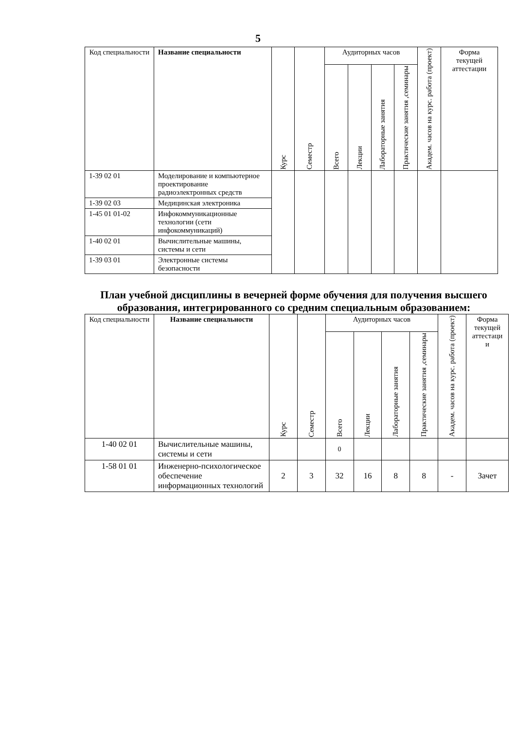5
| Код специальности | Название специальности | Курс | Семестр | Аудиторных часов | | | | Академ. часов на курс. работа (проект) | Форма текущей аттестации |
| --- | --- | --- | --- | --- | --- | --- | --- | --- | --- |
| | | | | Всего | Лекции | Лабораторные занятия | Практические занятия ,семинары | | |
| 1-39 02 01 | Моделирование и компьютерное проектирование радиоэлектронных средств | | | | | | | | |
| 1-39 02 03 | Медицинская электроника | | | | | | | | |
| 1-45 01 01-02 | Инфокоммуникационные технологии (сети инфокоммуникаций) | | | | | | | | |
| 1-40 02 01 | Вычислительные машины, системы и сети | | | | | | | | |
| 1-39 03 01 | Электронные системы безопасности | | | | | | | | |
План учебной дисциплины в вечерней форме обучения для получения высшего образования, интегрированного со средним специальным образованием:
| Код специальности | Название специальности | Курс | Семестр | Аудиторных часов | | | | Академ. часов на курс. работа (проект) | Форма текущей аттестаци и |
| --- | --- | --- | --- | --- | --- | --- | --- | --- | --- |
| | | | | Всего | Лекции | Лабораторные занятия | Практические занятия ,семинары | | |
| 1-40 02 01 | Вычислительные машины, системы и сети | | | 0 | | | | | |
| 1-58 01 01 | Инженерно-психологическое обеспечение информационных технологий | 2 | 3 | 32 | 16 | 8 | 8 | - | Зачет |